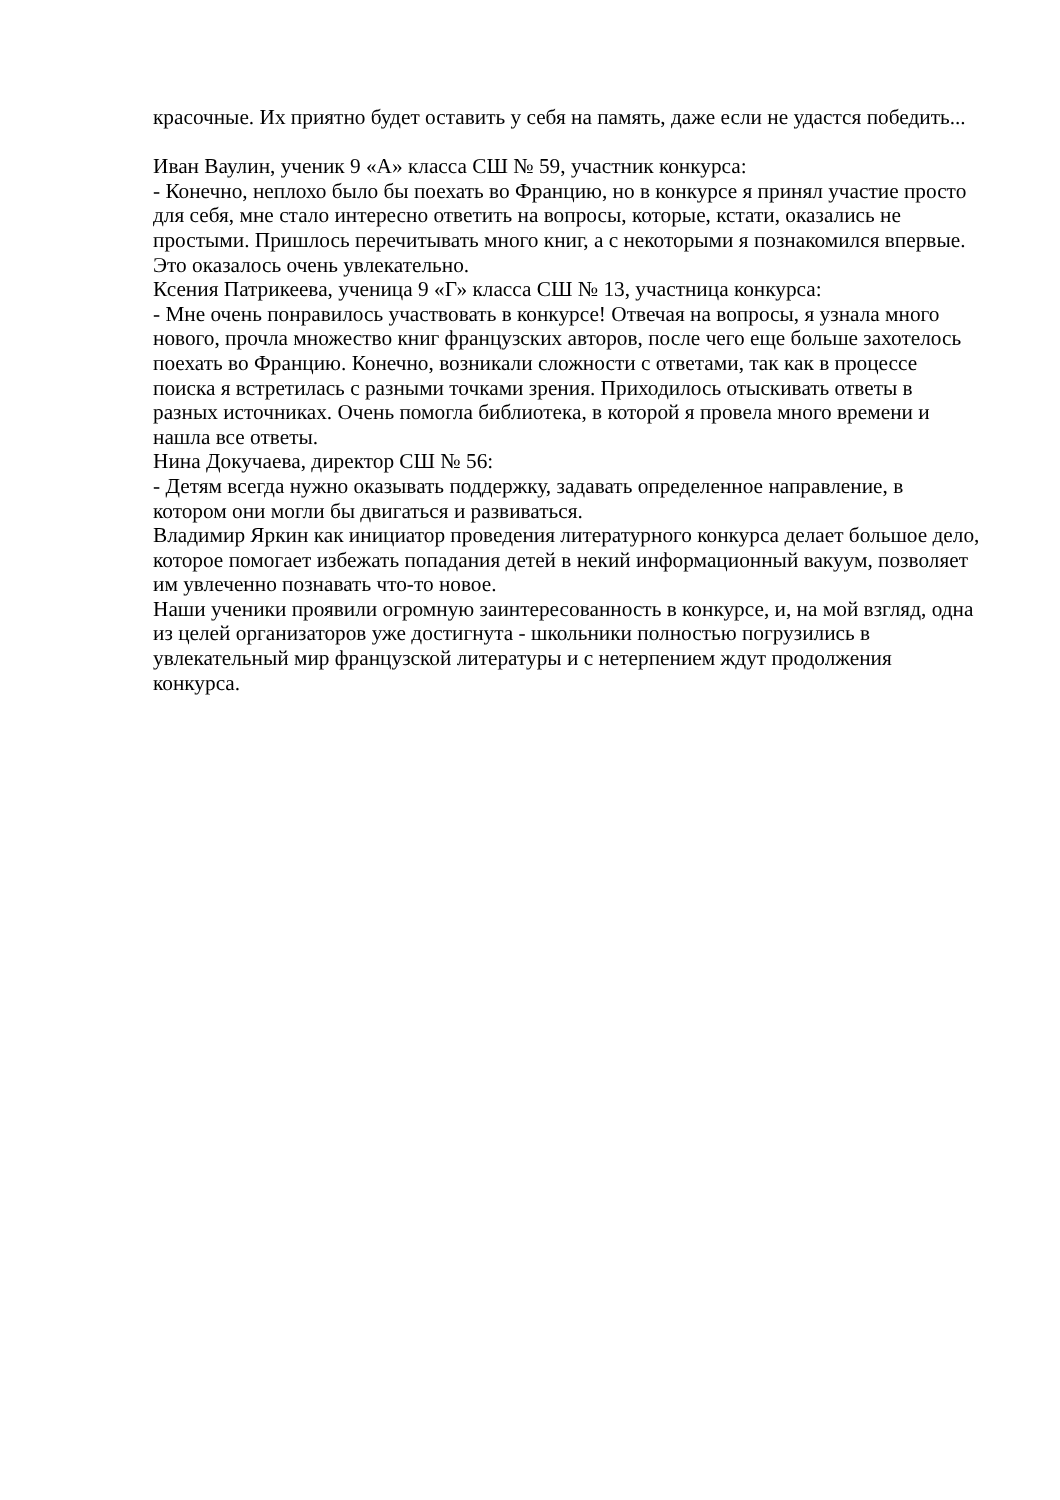красочные. Их приятно будет оставить у себя на память, даже если не удастся победить...
Иван Ваулин, ученик 9 «А» класса СШ № 59, участник конкурса:
- Конечно, неплохо было бы поехать во Францию, но в конкурсе я принял участие просто для себя, мне стало интересно ответить на вопросы, которые, кстати, оказались не простыми. Пришлось перечитывать много книг, а с некоторыми я познакомился впервые. Это оказалось очень увлекательно.
Ксения Патрикеева, ученица 9 «Г» класса СШ № 13, участница конкурса:
- Мне очень понравилось участвовать в конкурсе! Отвечая на вопросы, я узнала много нового, прочла множество книг французских авторов, после чего еще больше захотелось поехать во Францию. Конечно, возникали сложности с ответами, так как в процессе поиска я встретилась с разными точками зрения. Приходилось отыскивать ответы в разных источниках. Очень помогла библиотека, в которой я провела много времени и нашла все ответы.
Нина Докучаева, директор СШ № 56:
- Детям всегда нужно оказывать поддержку, задавать определенное направление, в котором они могли бы двигаться и развиваться.
Владимир Яркин как инициатор проведения литературного конкурса делает большое дело, которое помогает избежать попадания детей в некий информационный вакуум, позволяет им увлеченно познавать что-то новое.
Наши ученики проявили огромную заинтересованность в конкурсе, и, на мой взгляд, одна из целей организаторов уже достигнута - школьники полностью погрузились в увлекательный мир французской литературы и с нетерпением ждут продолжения конкурса.